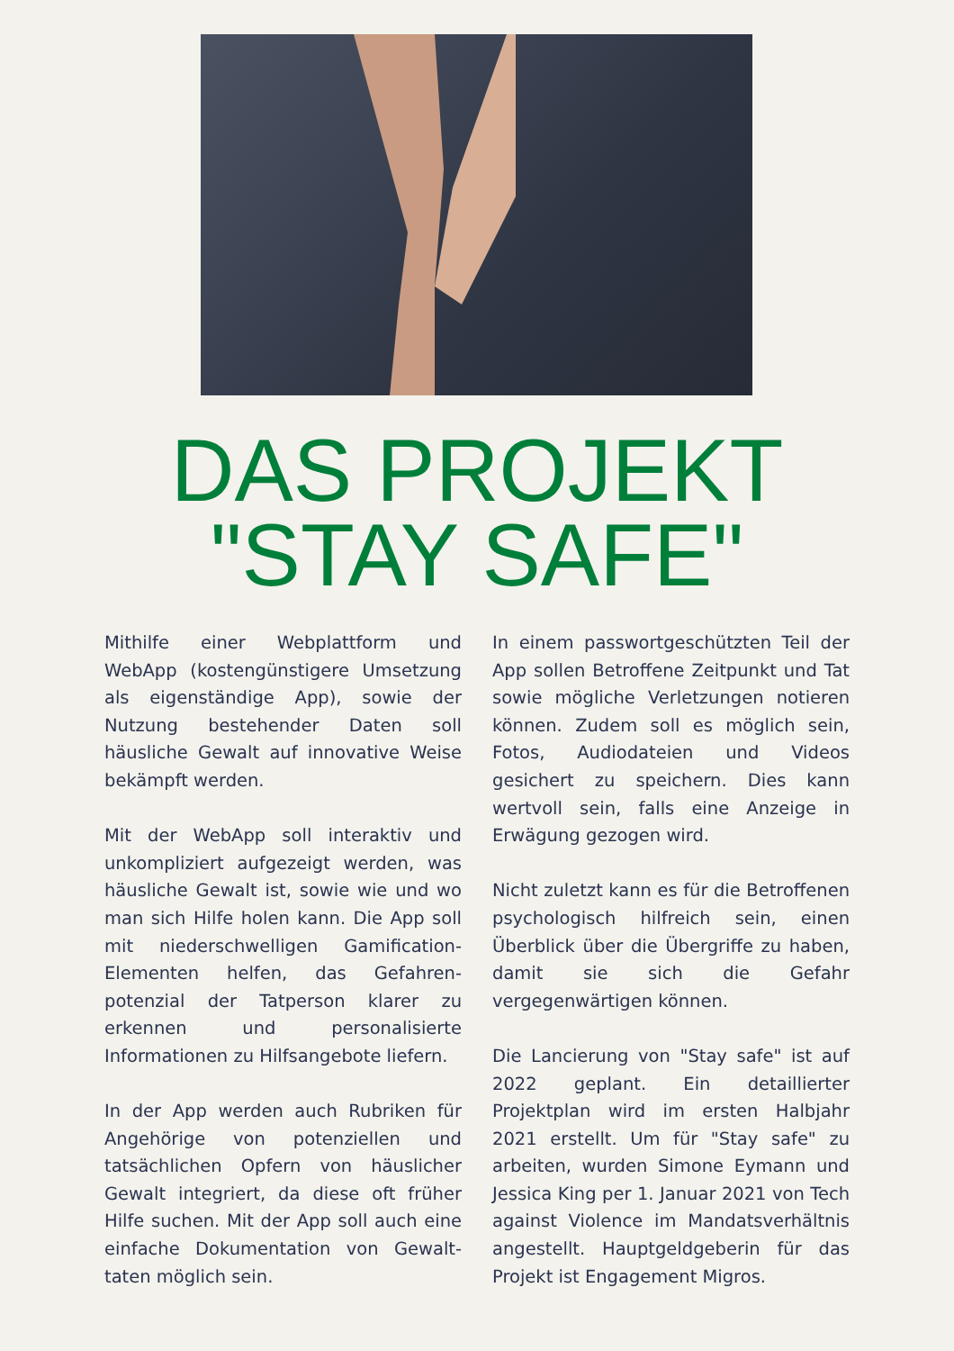DAS PROJEKT
"STAY SAFE"
Mithilfe einer Webplattform und WebApp (kostengünstigere Umsetzung als eigenständige App), sowie der Nutzung bestehender Daten soll häusliche Gewalt auf innovative Weise bekämpft werden.
Mit der WebApp soll interaktiv und unkompliziert aufgezeigt werden, was häusliche Gewalt ist, sowie wie und wo man sich Hilfe holen kann. Die App soll mit niederschwelligen Gamification-Elementen helfen, das Gefahren-potenzial der Tatperson klarer zu erkennen und personalisierte Informationen zu Hilfsangebote liefern.
In der App werden auch Rubriken für Angehörige von potenziellen und tatsächlichen Opfern von häuslicher Gewalt integriert, da diese oft früher Hilfe suchen. Mit der App soll auch eine einfache Dokumentation von Gewalt-taten möglich sein.
In einem passwortgeschützten Teil der App sollen Betroffene Zeitpunkt und Tat sowie mögliche Verletzungen notieren können. Zudem soll es möglich sein, Fotos, Audiodateien und Videos gesichert zu speichern. Dies kann wertvoll sein, falls eine Anzeige in Erwägung gezogen wird.
Nicht zuletzt kann es für die Betroffenen psychologisch hilfreich sein, einen Überblick über die Übergriffe zu haben, damit sie sich die Gefahr vergegenwärtigen können.
Die Lancierung von "Stay safe" ist auf 2022 geplant. Ein detaillierter Projektplan wird im ersten Halbjahr 2021 erstellt. Um für "Stay safe" zu arbeiten, wurden Simone Eymann und Jessica King per 1. Januar 2021 von Tech against Violence im Mandatsverhältnis angestellt. Hauptgeldgeberin für das Projekt ist Engagement Migros.